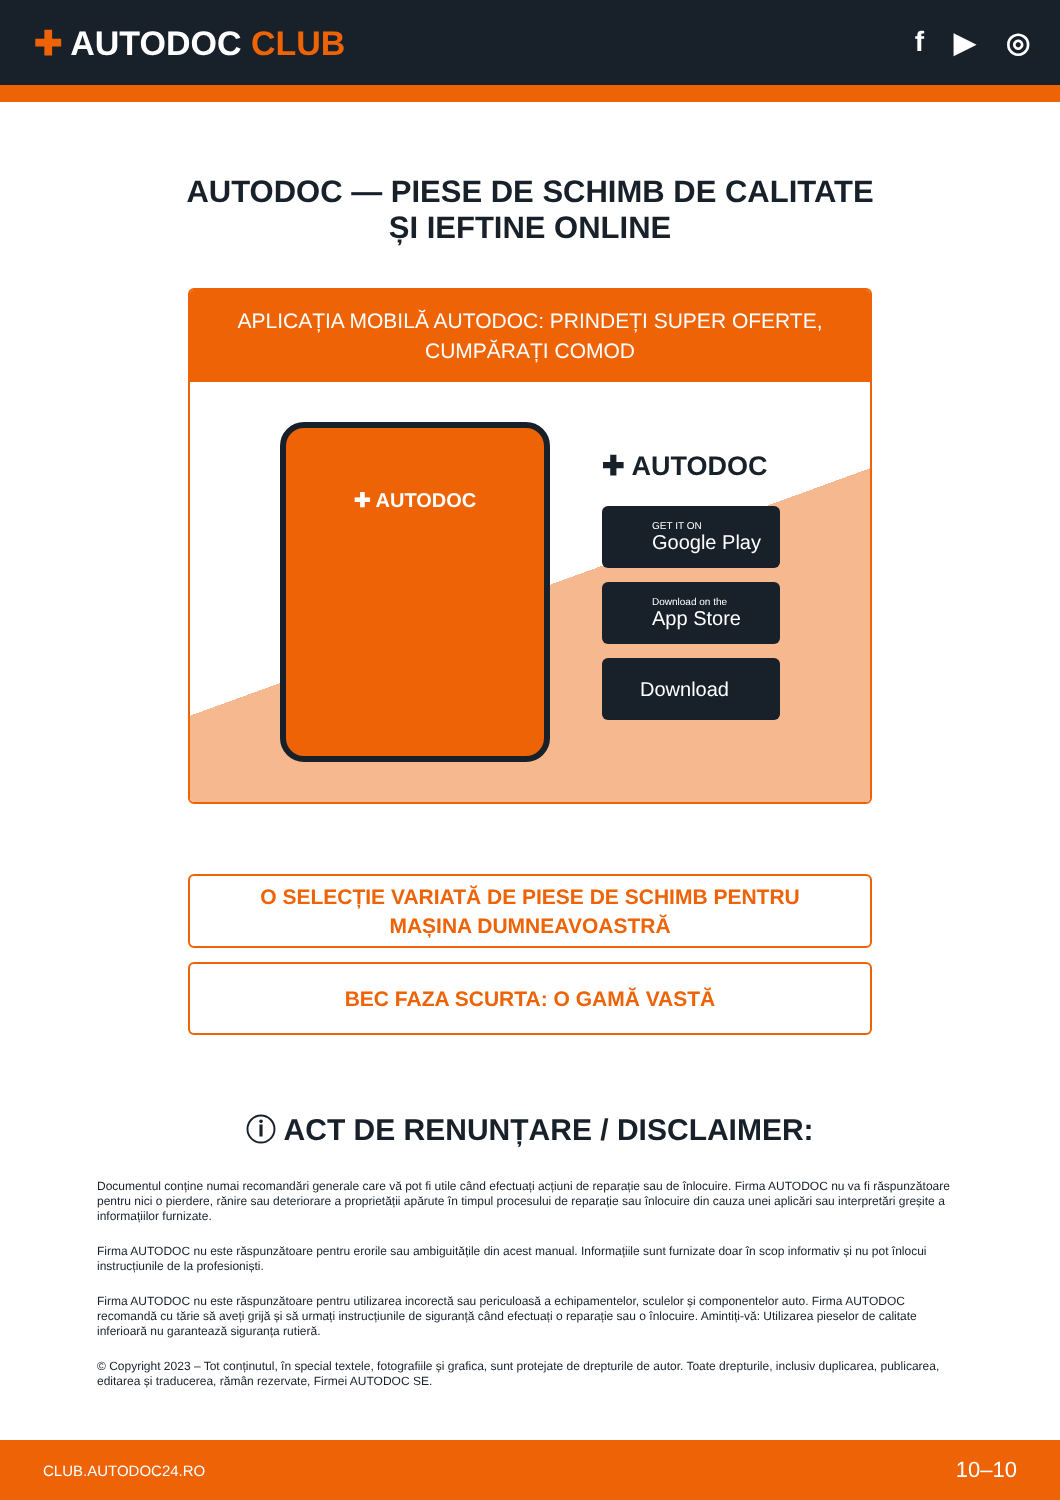✚ AUTODOC CLUB
f ▶ ◎
AUTODOC — PIESE DE SCHIMB DE CALITATE ȘI IEFTINE ONLINE
APLICAȚIA MOBILĂ AUTODOC: PRINDEȚI SUPER OFERTE, CUMPĂRAȚI COMOD
✚ AUTODOC
✚ AUTODOC
GET IT ON
Google Play
Download on the
App Store
Download
O SELECȚIE VARIATĂ DE PIESE DE SCHIMB PENTRU MAȘINA DUMNEAVOASTRĂ
BEC FAZA SCURTA: O GAMĂ VASTĂ
ⓘ ACT DE RENUNȚARE / DISCLAIMER:
Documentul conține numai recomandări generale care vă pot fi utile când efectuați acțiuni de reparație sau de înlocuire. Firma AUTODOC nu va fi răspunzătoare pentru nici o pierdere, rănire sau deteriorare a proprietății apărute în timpul procesului de reparație sau înlocuire din cauza unei aplicări sau interpretări greșite a informațiilor furnizate.
Firma AUTODOC nu este răspunzătoare pentru erorile sau ambiguitățile din acest manual. Informațiile sunt furnizate doar în scop informativ și nu pot înlocui instrucțiunile de la profesioniști.
Firma AUTODOC nu este răspunzătoare pentru utilizarea incorectă sau periculoasă a echipamentelor, sculelor și componentelor auto. Firma AUTODOC recomandă cu tărie să aveți grijă și să urmați instrucțiunile de siguranță când efectuați o reparație sau o înlocuire. Amintiți-vă: Utilizarea pieselor de calitate inferioară nu garantează siguranța rutieră.
© Copyright 2023 – Tot conținutul, în special textele, fotografiile și grafica, sunt protejate de drepturile de autor. Toate drepturile, inclusiv duplicarea, publicarea, editarea și traducerea, rămân rezervate, Firmei AUTODOC SE.
CLUB.AUTODOC24.RO 10–10